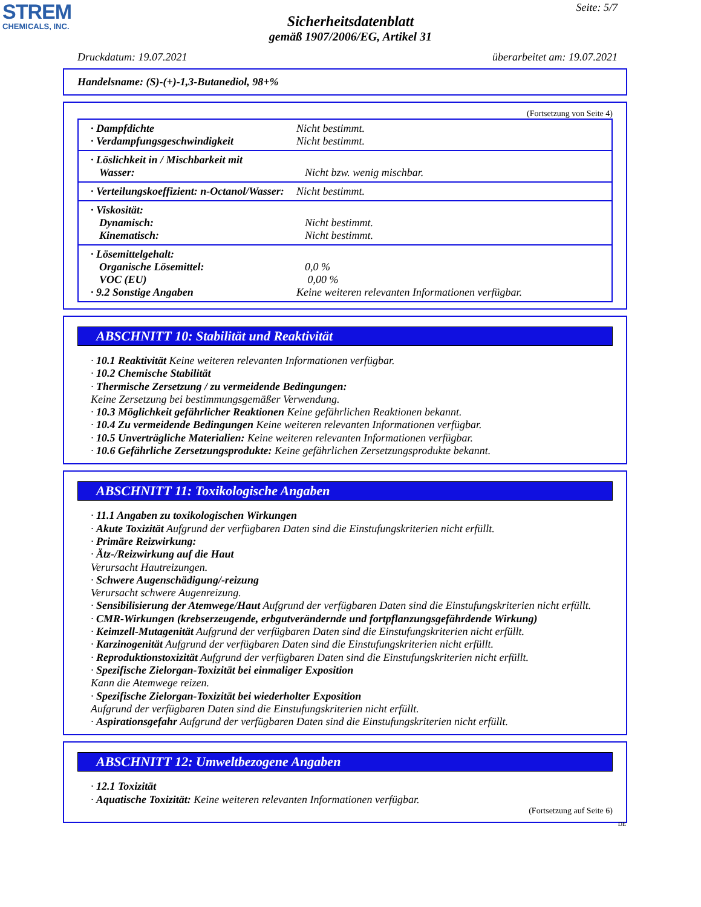STREM
CHEMICALS, INC.
Seite: 5/7
Sicherheitsdatenblatt
gemäß 1907/2006/EG, Artikel 31
Druckdatum: 19.07.2021 überarbeitet am: 19.07.2021
Handelsname: (S)-(+)-1,3-Butanediol, 98+%
(Fortsetzung von Seite 4)
· Dampfdichte Nicht bestimmt.
· Verdampfungsgeschwindigkeit Nicht bestimmt.
· Löslichkeit in / Mischbarkeit mit
Wasser: Nicht bzw. wenig mischbar.
· Verteilungskoeffizient: n-Octanol/Wasser: Nicht bestimmt.
· Viskosität:
Dynamisch: Nicht bestimmt.
Kinematisch: Nicht bestimmt.
· Lösemittelgehalt:
Organische Lösemittel: 0,0 %
VOC (EU) 0,00 %
· 9.2 Sonstige Angaben Keine weiteren relevanten Informationen verfügbar.
ABSCHNITT 10: Stabilität und Reaktivität
· 10.1 Reaktivität Keine weiteren relevanten Informationen verfügbar.
· 10.2 Chemische Stabilität
· Thermische Zersetzung / zu vermeidende Bedingungen:
Keine Zersetzung bei bestimmungsgemäßer Verwendung.
· 10.3 Möglichkeit gefährlicher Reaktionen Keine gefährlichen Reaktionen bekannt.
· 10.4 Zu vermeidende Bedingungen Keine weiteren relevanten Informationen verfügbar.
· 10.5 Unverträgliche Materialien: Keine weiteren relevanten Informationen verfügbar.
· 10.6 Gefährliche Zersetzungsprodukte: Keine gefährlichen Zersetzungsprodukte bekannt.
ABSCHNITT 11: Toxikologische Angaben
· 11.1 Angaben zu toxikologischen Wirkungen
· Akute Toxizität Aufgrund der verfügbaren Daten sind die Einstufungskriterien nicht erfüllt.
· Primäre Reizwirkung:
· Ätz-/Reizwirkung auf die Haut
Verursacht Hautreizungen.
· Schwere Augenschädigung/-reizung
Verursacht schwere Augenreizung.
· Sensibilisierung der Atemwege/Haut Aufgrund der verfügbaren Daten sind die Einstufungskriterien nicht erfüllt.
· CMR-Wirkungen (krebserzeugende, erbgutverändernde und fortpflanzungsgefährdende Wirkung)
· Keimzell-Mutagenität Aufgrund der verfügbaren Daten sind die Einstufungskriterien nicht erfüllt.
· Karzinogenität Aufgrund der verfügbaren Daten sind die Einstufungskriterien nicht erfüllt.
· Reproduktionstoxizität Aufgrund der verfügbaren Daten sind die Einstufungskriterien nicht erfüllt.
· Spezifische Zielorgan-Toxizität bei einmaliger Exposition
Kann die Atemwege reizen.
· Spezifische Zielorgan-Toxizität bei wiederholter Exposition
Aufgrund der verfügbaren Daten sind die Einstufungskriterien nicht erfüllt.
· Aspirationsgefahr Aufgrund der verfügbaren Daten sind die Einstufungskriterien nicht erfüllt.
ABSCHNITT 12: Umweltbezogene Angaben
· 12.1 Toxizität
· Aquatische Toxizität: Keine weiteren relevanten Informationen verfügbar.
(Fortsetzung auf Seite 6)
DE